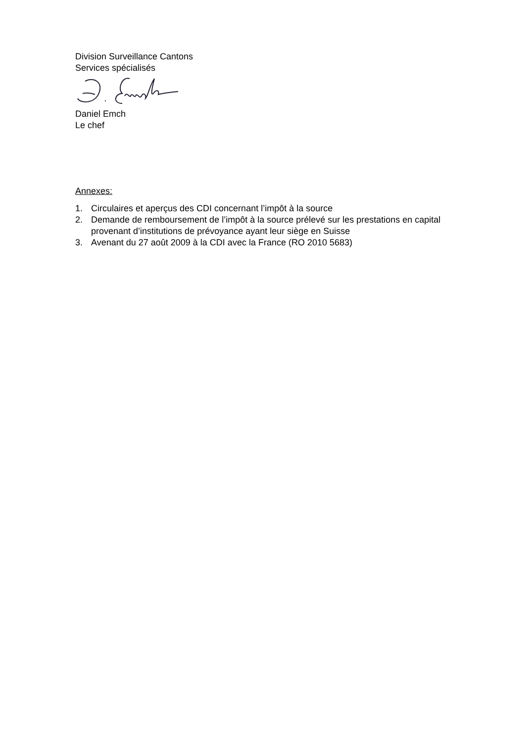Division Surveillance Cantons
Services spécialisés
Daniel Emch
Le chef
Annexes:
1. Circulaires et aperçus des CDI concernant l’impôt à la source
2. Demande de remboursement de l’impôt à la source prélevé sur les prestations en capital provenant d’institutions de prévoyance ayant leur siège en Suisse
3. Avenant du 27 août 2009 à la CDI avec la France (RO 2010 5683)